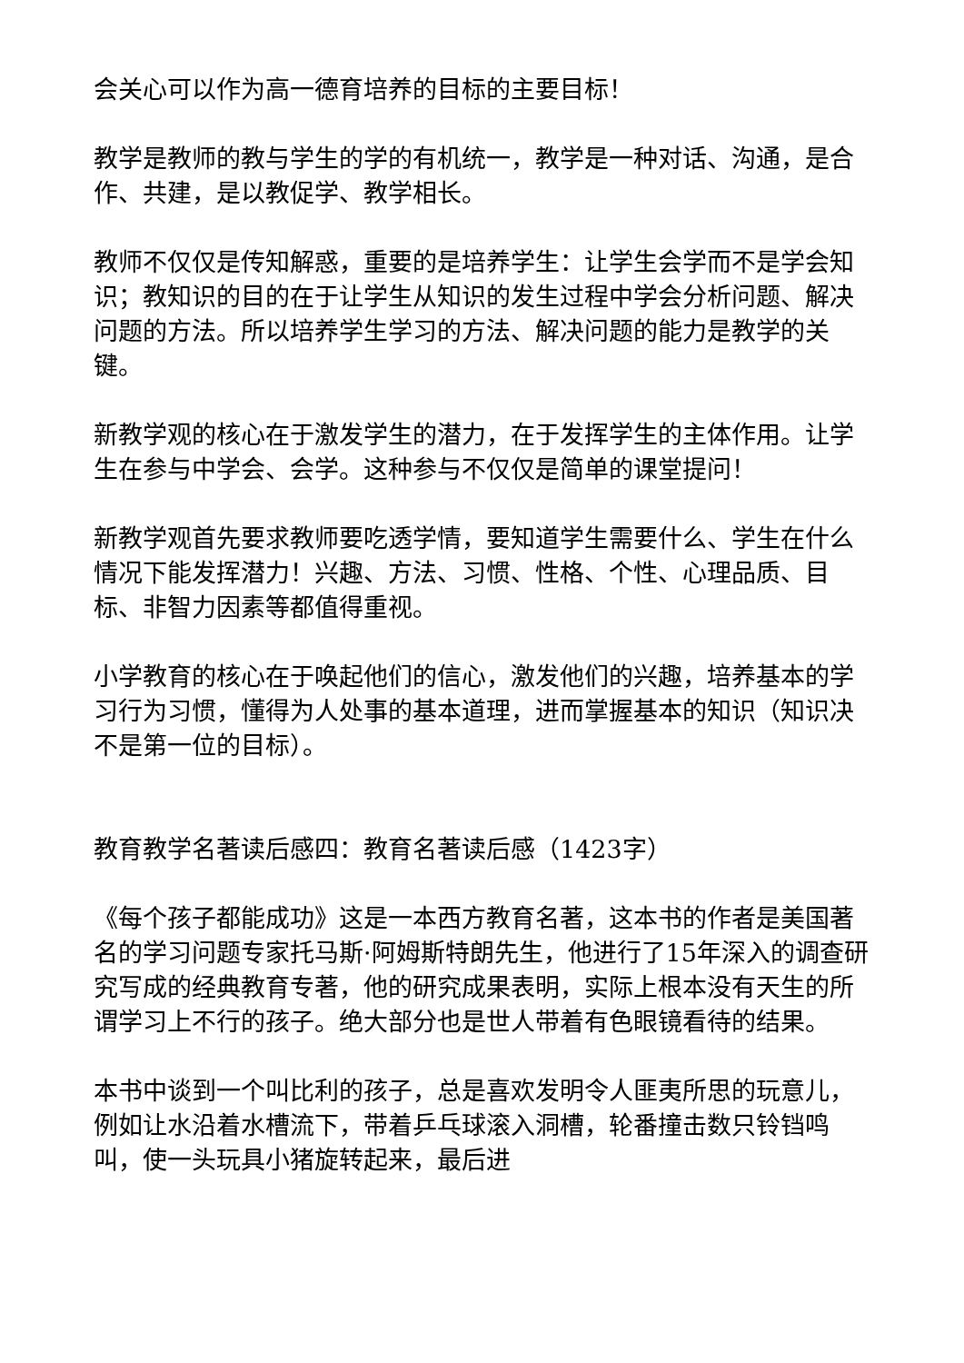会关心可以作为高一德育培养的目标的主要目标！
教学是教师的教与学生的学的有机统一，教学是一种对话、沟通，是合作、共建，是以教促学、教学相长。
教师不仅仅是传知解惑，重要的是培养学生：让学生会学而不是学会知识；教知识的目的在于让学生从知识的发生过程中学会分析问题、解决问题的方法。所以培养学生学习的方法、解决问题的能力是教学的关键。
新教学观的核心在于激发学生的潜力，在于发挥学生的主体作用。让学生在参与中学会、会学。这种参与不仅仅是简单的课堂提问！
新教学观首先要求教师要吃透学情，要知道学生需要什么、学生在什么情况下能发挥潜力！兴趣、方法、习惯、性格、个性、心理品质、目标、非智力因素等都值得重视。
小学教育的核心在于唤起他们的信心，激发他们的兴趣，培养基本的学习行为习惯，懂得为人处事的基本道理，进而掌握基本的知识（知识决不是第一位的目标）。
教育教学名著读后感四：教育名著读后感（1423字）
《每个孩子都能成功》这是一本西方教育名著，这本书的作者是美国著名的学习问题专家托马斯·阿姆斯特朗先生，他进行了15年深入的调查研究写成的经典教育专著，他的研究成果表明，实际上根本没有天生的所谓学习上不行的孩子。绝大部分也是世人带着有色眼镜看待的结果。
本书中谈到一个叫比利的孩子，总是喜欢发明令人匪夷所思的玩意儿，例如让水沿着水槽流下，带着乒乓球滚入洞槽，轮番撞击数只铃铛鸣叫，使一头玩具小猪旋转起来，最后进